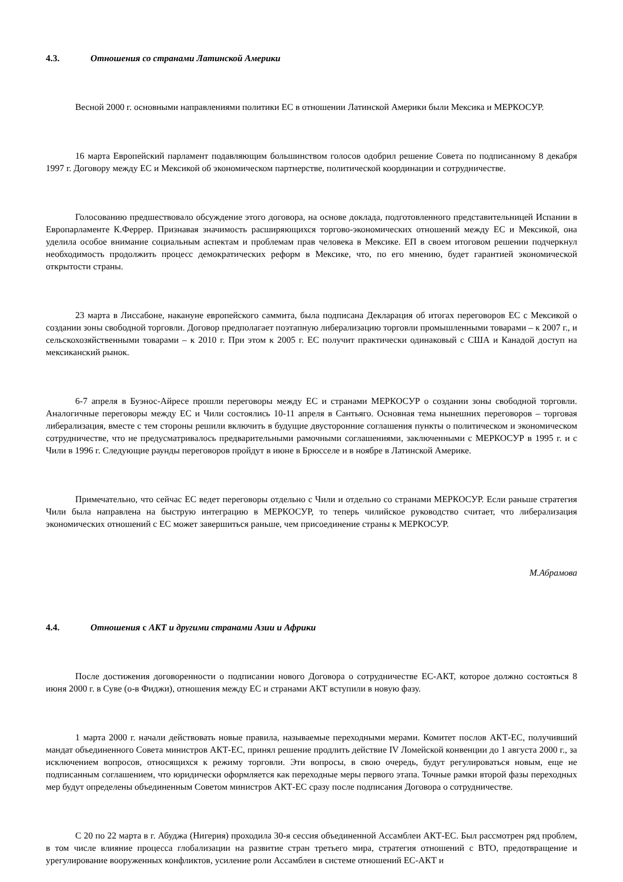4.3. Отношения со странами Латинской Америки
Весной 2000 г. основными направлениями политики ЕС в отношении Латинской Америки были Мексика и МЕРКОСУР.
16 марта Европейский парламент подавляющим большинством голосов одобрил решение Совета по подписанному 8 декабря 1997 г. Договору между ЕС и Мексикой об экономическом партнерстве, политической координации и сотрудничестве.
Голосованию предшествовало обсуждение этого договора, на основе доклада, подготовленного представительницей Испании в Европарламенте К.Феррер. Признавая значимость расширяющихся торгово-экономических отношений между ЕС и Мексикой, она уделила особое внимание социальным аспектам и проблемам прав человека в Мексике. ЕП в своем итоговом решении подчеркнул необходимость продолжить процесс демократических реформ в Мексике, что, по его мнению, будет гарантией экономической открытости страны.
23 марта в Лиссабоне, накануне европейского саммита, была подписана Декларация об итогах переговоров ЕС с Мексикой о создании зоны свободной торговли. Договор предполагает поэтапную либерализацию торговли промышленными товарами – к 2007 г., и сельскохозяйственными товарами – к 2010 г. При этом к 2005 г. ЕС получит практически одинаковый с США и Канадой доступ на мексиканский рынок.
6-7 апреля в Буэнос-Айресе прошли переговоры между ЕС и странами МЕРКОСУР о создании зоны свободной торговли. Аналогичные переговоры между ЕС и Чили состоялись 10-11 апреля в Сантьяго. Основная тема нынешних переговоров – торговая либерализация, вместе с тем стороны решили включить в будущие двусторонние соглашения пункты о политическом и экономическом сотрудничестве, что не предусматривалось предварительными рамочными соглашениями, заключенными с МЕРКОСУР в 1995 г. и с Чили в 1996 г. Следующие раунды переговоров пройдут в июне в Брюсселе и в ноябре в Латинской Америке.
Примечательно, что сейчас ЕС ведет переговоры отдельно с Чили и отдельно со странами МЕРКОСУР. Если раньше стратегия Чили была направлена на быструю интеграцию в МЕРКОСУР, то теперь чилийское руководство считает, что либерализация экономических отношений с ЕС может завершиться раньше, чем присоединение страны к МЕРКОСУР.
М.Абрамова
4.4. Отношения с АКТ и другими странами Азии и Африки
После достижения договоренности о подписании нового Договора о сотрудничестве ЕС-АКТ, которое должно состояться 8 июня 2000 г. в Суве (о-в Фиджи), отношения между ЕС и странами АКТ вступили в новую фазу.
1 марта 2000 г. начали действовать новые правила, называемые переходными мерами. Комитет послов АКТ-ЕС, получивший мандат объединенного Совета министров АКТ-ЕС, принял решение продлить действие IV Ломейской конвенции до 1 августа 2000 г., за исключением вопросов, относящихся к режиму торговли. Эти вопросы, в свою очередь, будут регулироваться новым, еще не подписанным соглашением, что юридически оформляется как переходные меры первого этапа. Точные рамки второй фазы переходных мер будут определены объединенным Советом министров АКТ-ЕС сразу после подписания Договора о сотрудничестве.
С 20 по 22 марта в г. Абуджа (Нигерия) проходила 30-я сессия объединенной Ассамблеи АКТ-ЕС. Был рассмотрен ряд проблем, в том числе влияние процесса глобализации на развитие стран третьего мира, стратегия отношений с ВТО, предотвращение и урегулирование вооруженных конфликтов, усиление роли Ассамблеи в системе отношений ЕС-АКТ и